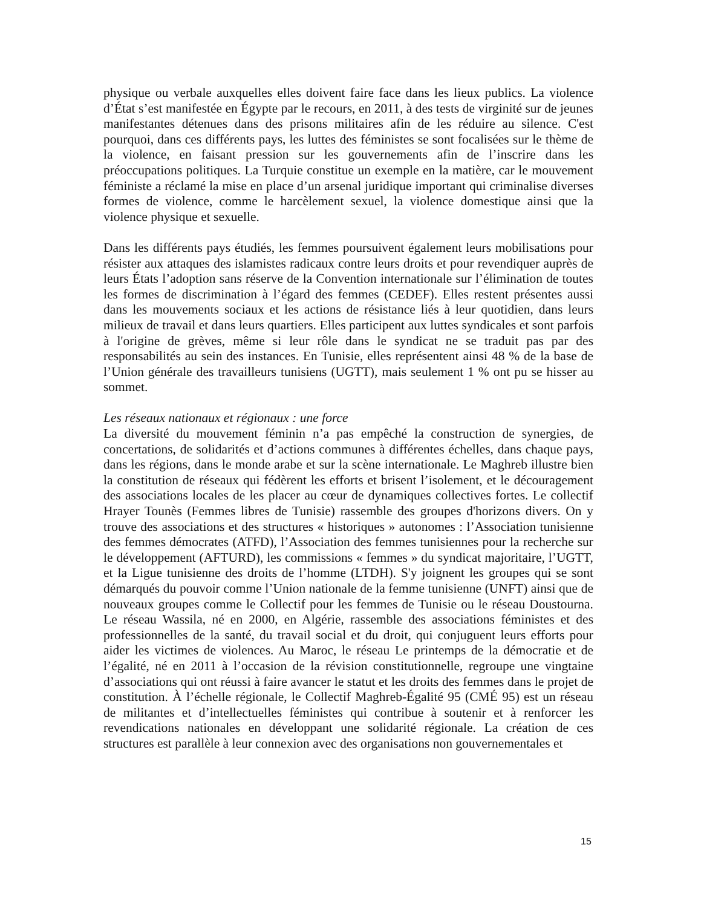physique ou verbale auxquelles elles doivent faire face dans les lieux publics. La violence d’État s’est manifestée en Égypte par le recours, en 2011, à des tests de virginité sur de jeunes manifestantes détenues dans des prisons militaires afin de les réduire au silence. C'est pourquoi, dans ces différents pays, les luttes des féministes se sont focalisées sur le thème de la violence, en faisant pression sur les gouvernements afin de l’inscrire dans les préoccupations politiques. La Turquie constitue un exemple en la matière, car le mouvement féministe a réclamé la mise en place d’un arsenal juridique important qui criminalise diverses formes de violence, comme le harcèlement sexuel, la violence domestique ainsi que la violence physique et sexuelle.
Dans les différents pays étudiés, les femmes poursuivent également leurs mobilisations pour résister aux attaques des islamistes radicaux contre leurs droits et pour revendiquer auprès de leurs États l’adoption sans réserve de la Convention internationale sur l’élimination de toutes les formes de discrimination à l’égard des femmes (CEDEF). Elles restent présentes aussi dans les mouvements sociaux et les actions de résistance liés à leur quotidien, dans leurs milieux de travail et dans leurs quartiers. Elles participent aux luttes syndicales et sont parfois à l'origine de grèves, même si leur rôle dans le syndicat ne se traduit pas par des responsabilités au sein des instances. En Tunisie, elles représentent ainsi 48 % de la base de l’Union générale des travailleurs tunisiens (UGTT), mais seulement 1 % ont pu se hisser au sommet.
Les réseaux nationaux et régionaux : une force
La diversité du mouvement féminin n’a pas empêché la construction de synergies, de concertations, de solidarités et d’actions communes à différentes échelles, dans chaque pays, dans les régions, dans le monde arabe et sur la scène internationale. Le Maghreb illustre bien la constitution de réseaux qui fédèrent les efforts et brisent l’isolement, et le découragement des associations locales de les placer au cœur de dynamiques collectives fortes. Le collectif Hrayer Tounès (Femmes libres de Tunisie) rassemble des groupes d'horizons divers. On y trouve des associations et des structures « historiques » autonomes : l’Association tunisienne des femmes démocrates (ATFD), l’Association des femmes tunisiennes pour la recherche sur le développement (AFTURD), les commissions « femmes » du syndicat majoritaire, l’UGTT, et la Ligue tunisienne des droits de l’homme (LTDH). S'y joignent les groupes qui se sont démarqués du pouvoir comme l’Union nationale de la femme tunisienne (UNFT) ainsi que de nouveaux groupes comme le Collectif pour les femmes de Tunisie ou le réseau Doustourna. Le réseau Wassila, né en 2000, en Algérie, rassemble des associations féministes et des professionnelles de la santé, du travail social et du droit, qui conjuguent leurs efforts pour aider les victimes de violences. Au Maroc, le réseau Le printemps de la démocratie et de l’égalité, né en 2011 à l’occasion de la révision constitutionnelle, regroupe une vingtaine d’associations qui ont réussi à faire avancer le statut et les droits des femmes dans le projet de constitution. À l’échelle régionale, le Collectif Maghreb-Égalité 95 (CMÉ 95) est un réseau de militantes et d’intellectuelles féministes qui contribue à soutenir et à renforcer les revendications nationales en développant une solidarité régionale. La création de ces structures est parallèle à leur connexion avec des organisations non gouvernementales et
15